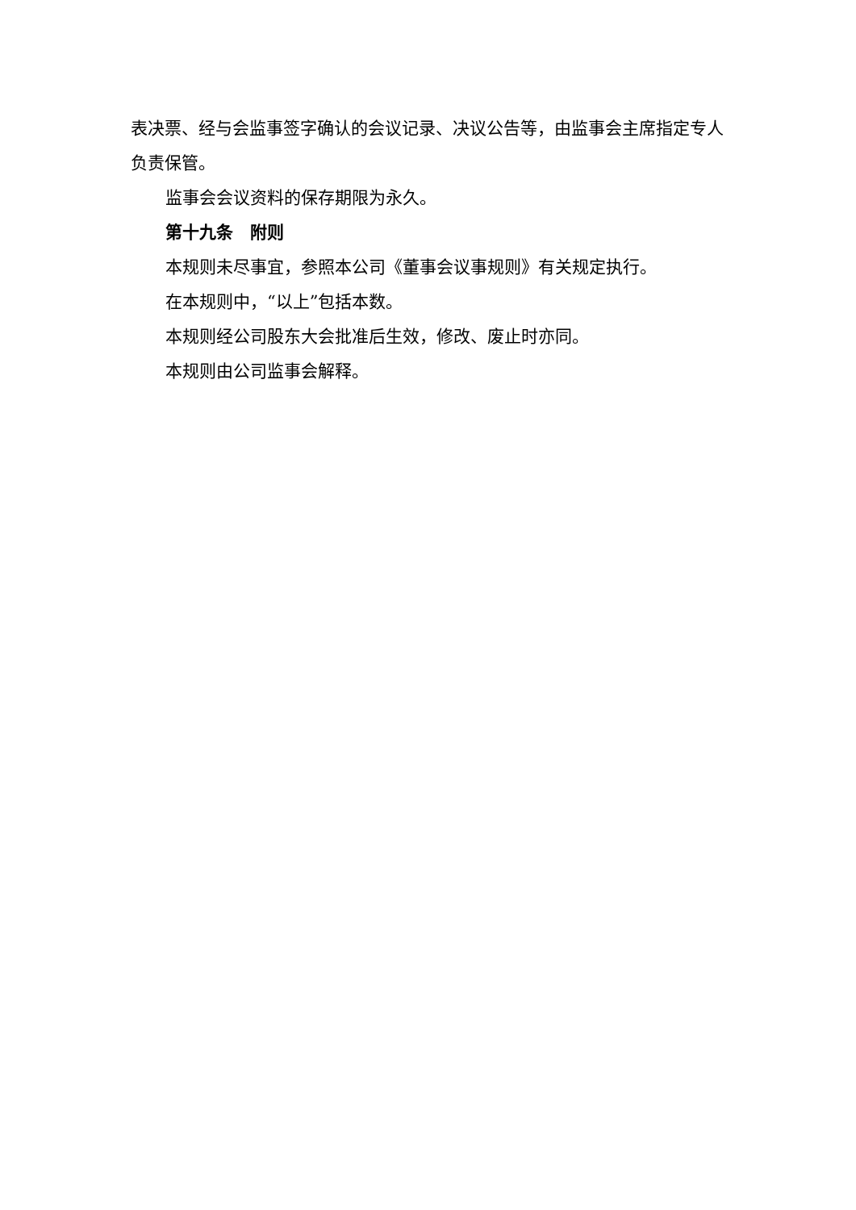表决票、经与会监事签字确认的会议记录、决议公告等，由监事会主席指定专人负责保管。
监事会会议资料的保存期限为永久。
第十九条　附则
本规则未尽事宜，参照本公司《董事会议事规则》有关规定执行。
在本规则中，“以上”包括本数。
本规则经公司股东大会批准后生效，修改、废止时亦同。
本规则由公司监事会解释。